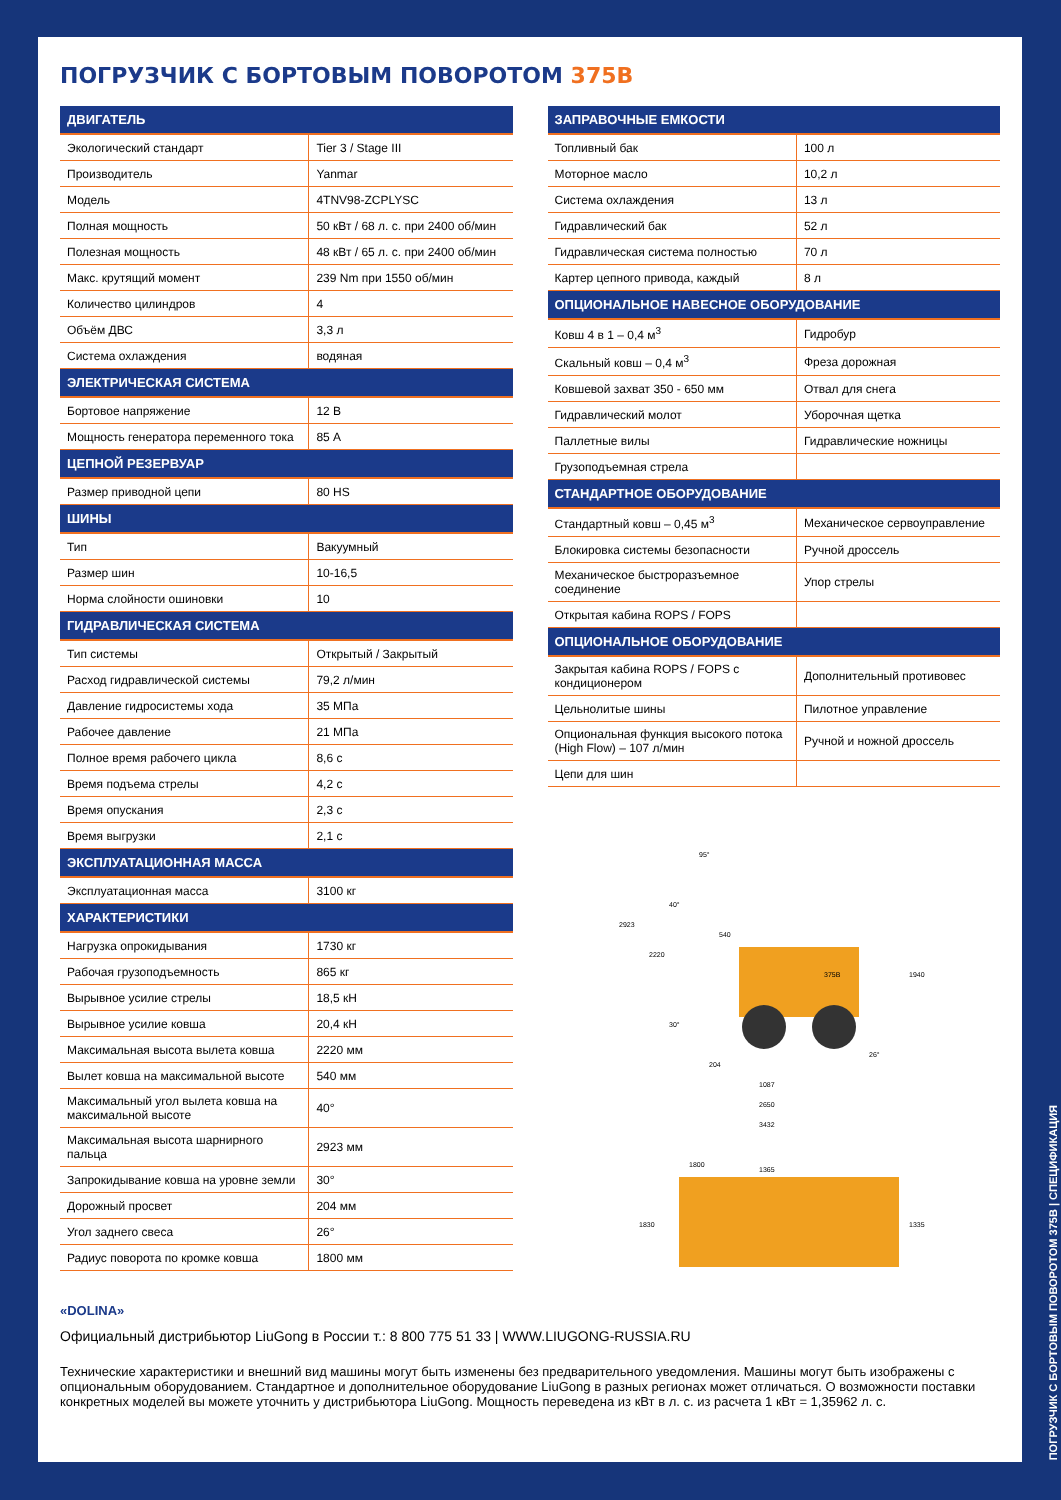ПОГРУЗЧИК С БОРТОВЫМ ПОВОРОТОМ 375B
| ДВИГАТЕЛЬ | |
| --- | --- |
| Экологический стандарт | Tier 3 / Stage III |
| Производитель | Yanmar |
| Модель | 4TNV98-ZCPLYSC |
| Полная мощность | 50 кВт / 68 л. с. при 2400 об/мин |
| Полезная мощность | 48 кВт / 65 л. с. при 2400 об/мин |
| Макс. крутящий момент | 239 Nm при 1550 об/мин |
| Количество цилиндров | 4 |
| Объём ДВС | 3,3 л |
| Система охлаждения | водяная |
| ЭЛЕКТРИЧЕСКАЯ СИСТЕМА | |
| Бортовое напряжение | 12 В |
| Мощность генератора переменного тока | 85 А |
| ЦЕПНОЙ РЕЗЕРВУАР | |
| Размер приводной цепи | 80 HS |
| ШИНЫ | |
| Тип | Вакуумный |
| Размер шин | 10-16,5 |
| Норма слойности ошиновки | 10 |
| ГИДРАВЛИЧЕСКАЯ СИСТЕМА | |
| Тип системы | Открытый / Закрытый |
| Расход гидравлической системы | 79,2 л/мин |
| Давление гидросистемы хода | 35 МПа |
| Рабочее давление | 21 МПа |
| Полное время рабочего цикла | 8,6 с |
| Время подъема стрелы | 4,2 с |
| Время опускания | 2,3 с |
| Время выгрузки | 2,1 с |
| ЭКСПЛУАТАЦИОННАЯ МАССА | |
| Эксплуатационная масса | 3100 кг |
| ХАРАКТЕРИСТИКИ | |
| Нагрузка опрокидывания | 1730 кг |
| Рабочая грузоподъемность | 865 кг |
| Вырывное усилие стрелы | 18,5 кН |
| Вырывное усилие ковша | 20,4 кН |
| Максимальная высота вылета ковша | 2220 мм |
| Вылет ковша на максимальной высоте | 540 мм |
| Максимальный угол вылета ковша на максимальной высоте | 40° |
| Максимальная высота шарнирного пальца | 2923 мм |
| Запрокидывание ковша на уровне земли | 30° |
| Дорожный просвет | 204 мм |
| Угол заднего свеса | 26° |
| Радиус поворота по кромке ковша | 1800 мм |
| ЗАПРАВОЧНЫЕ ЕМКОСТИ | |
| --- | --- |
| Топливный бак | 100 л |
| Моторное масло | 10,2 л |
| Система охлаждения | 13 л |
| Гидравлический бак | 52 л |
| Гидравлическая система полностью | 70 л |
| Картер цепного привода, каждый | 8 л |
| ОПЦИОНАЛЬНОЕ НАВЕСНОЕ ОБОРУДОВАНИЕ | |
| Ковш 4 в 1 – 0,4 м<sup>3</sup> | Гидробур |
| Скальный ковш – 0,4 м<sup>3</sup> | Фреза дорожная |
| Ковшевой захват 350 - 650 мм | Отвал для снега |
| Гидравлический молот | Уборочная щетка |
| Паллетные вилы | Гидравлические ножницы |
| Грузоподъемная стрела | |
| СТАНДАРТНОЕ ОБОРУДОВАНИЕ | |
| Стандартный ковш – 0,45 м<sup>3</sup> | Механическое сервоуправление |
| Блокировка системы безопасности | Ручной дроссель |
| Механическое быстроразъемное соединение | Упор стрелы |
| Открытая кабина ROPS / FOPS | |
| ОПЦИОНАЛЬНОЕ ОБОРУДОВАНИЕ | |
| Закрытая кабина ROPS / FOPS с кондиционером | Дополнительный противовес |
| Цельнолитые шины | Пилотное управление |
| Опциональная функция высокого потока (High Flow) – 107 л/мин | Ручной и ножной дроссель |
| Цепи для шин | |
375B
204
1087
2650
3432
2923
2220
1940
95°
40°
540
30°
26°
1800
1365
1830
1335
«DOLINA»
Официальный дистрибьютор LiuGong в России т.: 8 800 775 51 33 | WWW.LIUGONG-RUSSIA.RU
Технические характеристики и внешний вид машины могут быть изменены без предварительного уведомления. Машины могут быть изображены с опциональным оборудованием. Стандартное и дополнительное оборудование LiuGong в разных регионах может отличаться. О возможности поставки конкретных моделей вы можете уточнить у дистрибьютора LiuGong. Мощность переведена из кВт в л. с. из расчета 1 кВт = 1,35962 л. с.
ПОГРУЗЧИК С БОРТОВЫМ ПОВОРОТОМ 375B | СПЕЦИФИКАЦИЯ